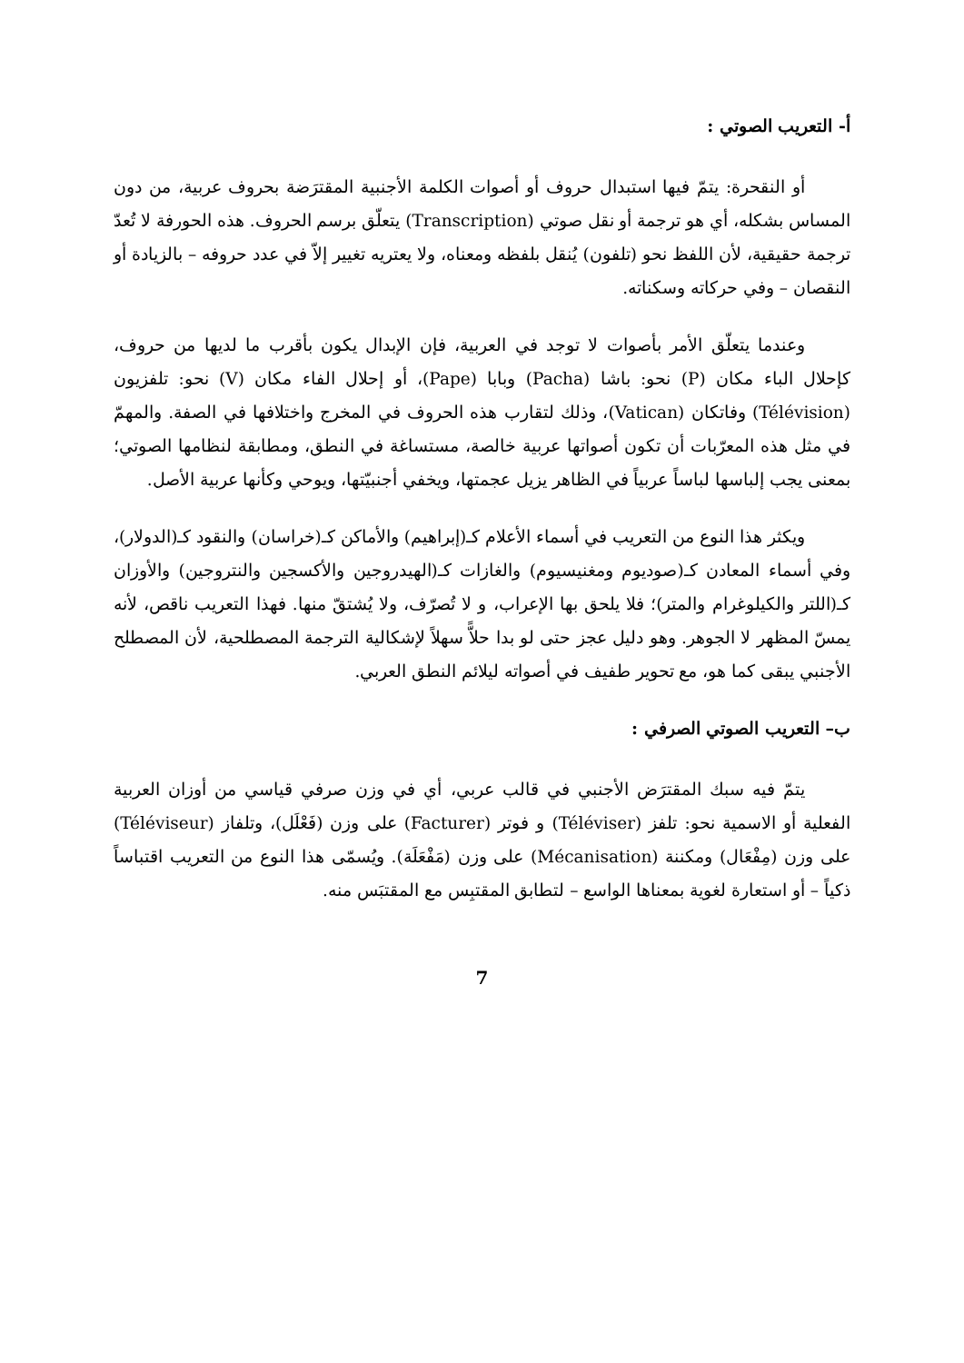أ- التعريب الصوتي :
أو النقحرة: يتمّ فيها استبدال حروف أو أصوات الكلمة الأجنبية المقترَضة بحروف عربية، من دون المساس بشكله، أي هو ترجمة أو نقل صوتي (Transcription) يتعلّق برسم الحروف. هذه الحورفة لا تُعدّ ترجمة حقيقية، لأن اللفظ نحو (تلفون) يُنقل بلفظه ومعناه، ولا يعتريه تغيير إلاّ في عدد حروفه – بالزيادة أو النقصان – وفي حركاته وسكناته.
وعندما يتعلّق الأمر بأصوات لا توجد في العربية، فإن الإبدال يكون بأقرب ما لديها من حروف، كإحلال الباء مكان (P) نحو: باشا (Pacha) وبابا (Pape)، أو إحلال الفاء مكان (V) نحو: تلفزيون (Télévision) وفاتكان (Vatican)، وذلك لتقارب هذه الحروف في المخرج واختلافها في الصفة. والمهمّ في مثل هذه المعرّبات أن تكون أصواتها عربية خالصة، مستساغة في النطق، ومطابقة لنظامها الصوتي؛ بمعنى يجب إلباسها لباساً عربياً في الظاهر يزيل عجمتها، ويخفي أجنبيّتها، ويوحي وكأنها عربية الأصل.
ويكثر هذا النوع من التعريب في أسماء الأعلام كـ(إبراهيم) والأماكن كـ(خراسان) والنقود كـ(الدولار)، وفي أسماء المعادن كـ(صوديوم ومغنيسيوم) والغازات كـ(الهيدروجين والأكسجين والنتروجين) والأوزان كـ(اللتر والكيلوغرام والمتر)؛ فلا يلحق بها الإعراب، و لا تُصرّف، ولا يُشتقّ منها. فهذا التعريب ناقص، لأنه يمسّ المظهر لا الجوهر. وهو دليل عجز حتى لو بدا حلاًّ سهلاً لإشكالية الترجمة المصطلحية، لأن المصطلح الأجنبي يبقى كما هو، مع تحوير طفيف في أصواته ليلائم النطق العربي.
ب– التعريب الصوتي الصرفي :
يتمّ فيه سبك المقترَض الأجنبي في قالب عربي، أي في وزن صرفي قياسي من أوزان العربية الفعلية أو الاسمية نحو: تلفز (Téléviser) و فوتر (Facturer) على وزن (فَعْلَل)، وتلفاز (Téléviseur) على وزن (مِفْعَال) ومكننة (Mécanisation) على وزن (مَفْعَلَة). ويُسمّى هذا النوع من التعريب اقتباساً ذكياً – أو استعارة لغوية بمعناها الواسع – لتطابق المقتبِس مع المقتبَس منه.
7